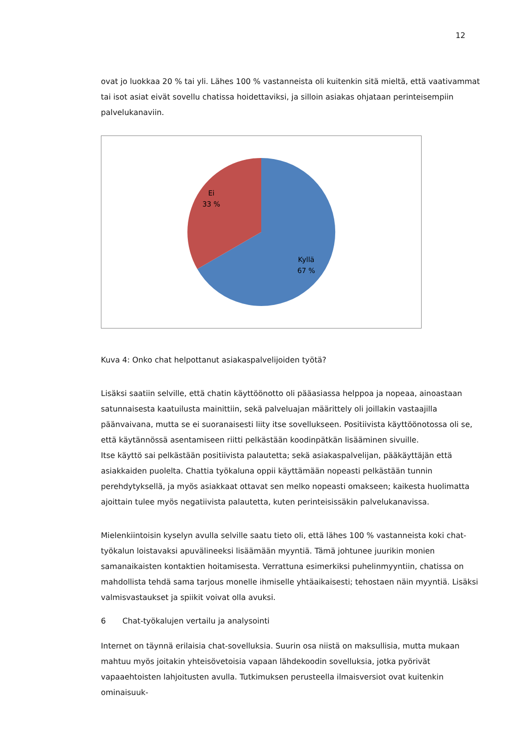12
ovat jo luokkaa 20 % tai yli. Lähes 100 % vastanneista oli kuitenkin sitä mieltä, että vaativammat tai isot asiat eivät sovellu chatissa hoidettaviksi, ja silloin asiakas ohjataan perinteisempiin palvelukanaviin.
Ei
33 %
Kyllä
67 %
Kuva 4: Onko chat helpottanut asiakaspalvelijoiden työtä?
Lisäksi saatiin selville, että chatin käyttöönotto oli pääasiassa helppoa ja nopeaa, ainoastaan satunnaisesta kaatuilusta mainittiin, sekä palveluajan määrittely oli joillakin vastaajilla päänvaivana, mutta se ei suoranaisesti liity itse sovellukseen. Positiivista käyttöönotossa oli se, että käytännössä asentamiseen riitti pelkästään koodinpätkän lisääminen sivuille.
Itse käyttö sai pelkästään positiivista palautetta; sekä asiakaspalvelijan, pääkäyttäjän että asiakkaiden puolelta. Chattia työkaluna oppii käyttämään nopeasti pelkästään tunnin perehdytyksellä, ja myös asiakkaat ottavat sen melko nopeasti omakseen; kaikesta huolimatta ajoittain tulee myös negatiivista palautetta, kuten perinteisissäkin palvelukanavissa.
Mielenkiintoisin kyselyn avulla selville saatu tieto oli, että lähes 100 % vastanneista koki chat-työkalun loistavaksi apuvälineeksi lisäämään myyntiä. Tämä johtunee juurikin monien samanaikaisten kontaktien hoitamisesta. Verrattuna esimerkiksi puhelinmyyntiin, chatissa on mahdollista tehdä sama tarjous monelle ihmiselle yhtäaikaisesti; tehostaen näin myyntiä. Lisäksi valmisvastaukset ja spiikit voivat olla avuksi.
6 Chat-työkalujen vertailu ja analysointi
Internet on täynnä erilaisia chat-sovelluksia. Suurin osa niistä on maksullisia, mutta mukaan mahtuu myös joitakin yhteisövetoisia vapaan lähdekoodin sovelluksia, jotka pyörivät vapaaehtoisten lahjoitusten avulla. Tutkimuksen perusteella ilmaisversiot ovat kuitenkin ominaisuuk-